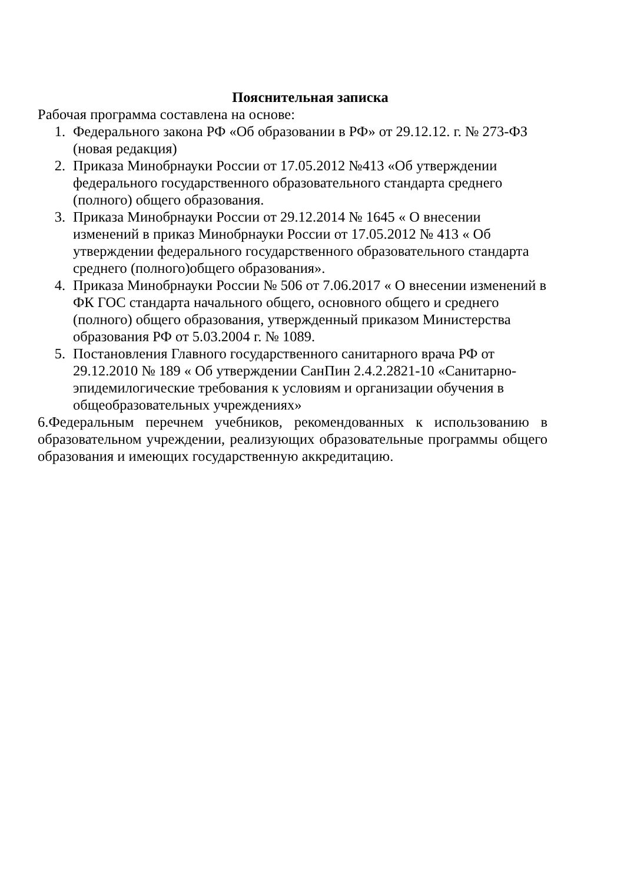Пояснительная записка
Рабочая программа составлена на основе:
1. Федерального закона РФ «Об образовании в РФ» от 29.12.12. г. № 273-ФЗ (новая редакция)
2. Приказа Минобрнауки России от 17.05.2012 №413 «Об утверждении федерального государственного образовательного стандарта среднего (полного) общего образования.
3. Приказа Минобрнауки России от 29.12.2014 № 1645 « О внесении изменений в приказ Минобрнауки России от 17.05.2012 № 413 « Об утверждении федерального государственного образовательного стандарта среднего (полного)общего образования».
4. Приказа Минобрнауки России № 506 от 7.06.2017 « О внесении изменений в ФК ГОС стандарта начального общего, основного общего и среднего (полного) общего образования, утвержденный приказом Министерства образования РФ от 5.03.2004 г. № 1089.
5. Постановления Главного государственного санитарного врача РФ от 29.12.2010 № 189 « Об утверждении СанПин 2.4.2.2821-10 «Санитарно-эпидемилогические требования к условиям и организации обучения в общеобразовательных учреждениях»
6.Федеральным перечнем учебников, рекомендованных к использованию в образовательном учреждении, реализующих образовательные программы общего образования и имеющих государственную аккредитацию.